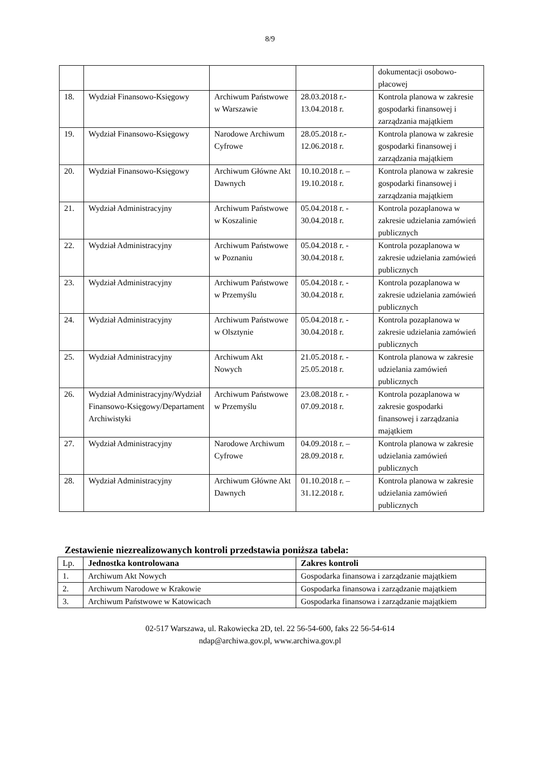8/9
| | | | | dokumentacji osobowo-płacowej |
| 18. | Wydział Finansowo-Księgowy | Archiwum Państwowe w Warszawie | 28.03.2018 r.- 13.04.2018 r. | Kontrola planowa w zakresie gospodarki finansowej i zarządzania majątkiem |
| 19. | Wydział Finansowo-Księgowy | Narodowe Archiwum Cyfrowe | 28.05.2018 r.- 12.06.2018 r. | Kontrola planowa w zakresie gospodarki finansowej i zarządzania majątkiem |
| 20. | Wydział Finansowo-Księgowy | Archiwum Główne Akt Dawnych | 10.10.2018 r. – 19.10.2018 r. | Kontrola planowa w zakresie gospodarki finansowej i zarządzania majątkiem |
| 21. | Wydział Administracyjny | Archiwum Państwowe w Koszalinie | 05.04.2018 r. - 30.04.2018 r. | Kontrola pozaplanowa w zakresie udzielania zamówień publicznych |
| 22. | Wydział Administracyjny | Archiwum Państwowe w Poznaniu | 05.04.2018 r. - 30.04.2018 r. | Kontrola pozaplanowa w zakresie udzielania zamówień publicznych |
| 23. | Wydział Administracyjny | Archiwum Państwowe w Przemyślu | 05.04.2018 r. - 30.04.2018 r. | Kontrola pozaplanowa w zakresie udzielania zamówień publicznych |
| 24. | Wydział Administracyjny | Archiwum Państwowe w Olsztynie | 05.04.2018 r. - 30.04.2018 r. | Kontrola pozaplanowa w zakresie udzielania zamówień publicznych |
| 25. | Wydział Administracyjny | Archiwum Akt Nowych | 21.05.2018 r. - 25.05.2018 r. | Kontrola planowa w zakresie udzielania zamówień publicznych |
| 26. | Wydział Administracyjny/Wydział Finansowo-Księgowy/Departament Archiwistyki | Archiwum Państwowe w Przemyślu | 23.08.2018 r. - 07.09.2018 r. | Kontrola pozaplanowa w zakresie gospodarki finansowej i zarządzania majątkiem |
| 27. | Wydział Administracyjny | Narodowe Archiwum Cyfrowe | 04.09.2018 r. – 28.09.2018 r. | Kontrola planowa w zakresie udzielania zamówień publicznych |
| 28. | Wydział Administracyjny | Archiwum Główne Akt Dawnych | 01.10.2018 r. – 31.12.2018 r. | Kontrola planowa w zakresie udzielania zamówień publicznych |
Zestawienie niezrealizowanych kontroli przedstawia poniższa tabela:
| Lp. | Jednostka kontrolowana | Zakres kontroli |
| 1. | Archiwum Akt Nowych | Gospodarka finansowa i zarządzanie majątkiem |
| 2. | Archiwum Narodowe w Krakowie | Gospodarka finansowa i zarządzanie majątkiem |
| 3. | Archiwum Państwowe w Katowicach | Gospodarka finansowa i zarządzanie majątkiem |
02-517 Warszawa, ul. Rakowiecka 2D, tel. 22 56-54-600, faks 22 56-54-614
ndap@archiwa.gov.pl, www.archiwa.gov.pl